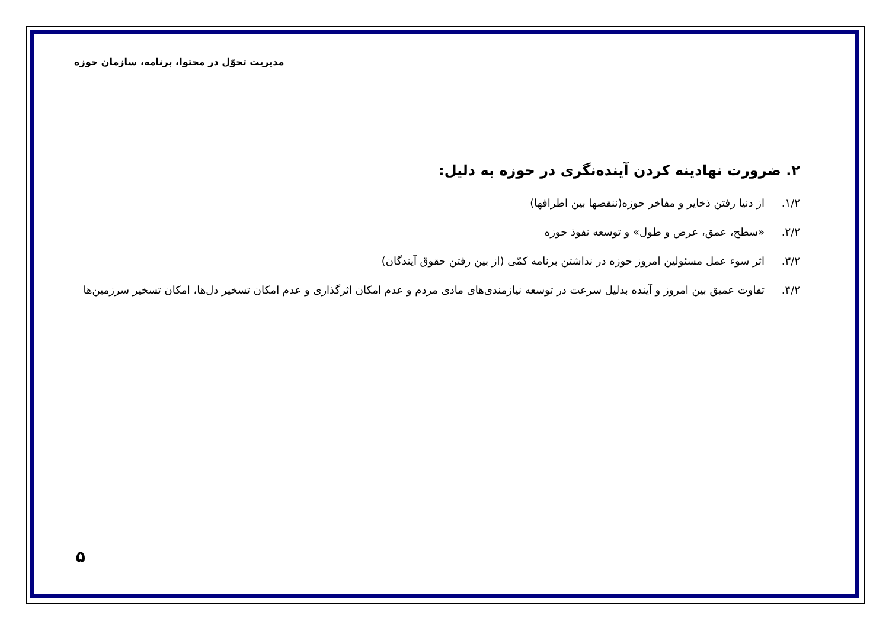مدیریت تحوّل در محتوا، برنامه، سازمان حوزه
۲. ضرورت نهادینه کردن آینده‌نگری در حوزه به دلیل:
۱/۲. از دنیا رفتن ذخایر و مفاخر حوزه(ننقصها بین اطرافها)
۲/۲. «سطح، عمق، عرض و طول» و توسعه نفوذ حوزه
۳/۲. اثر سوء عمل مسئولین امروز حوزه در نداشتن برنامه کمّی (از بین رفتن حقوق آیندگان)
۴/۲. تفاوت عمیق بین امروز و آینده بدلیل سرعت در توسعه نیازمندی‌های مادی مردم و عدم امکان اثرگذاری و عدم امکان تسخیر دل‌ها، امکان تسخیر سرزمین‌ها
۵